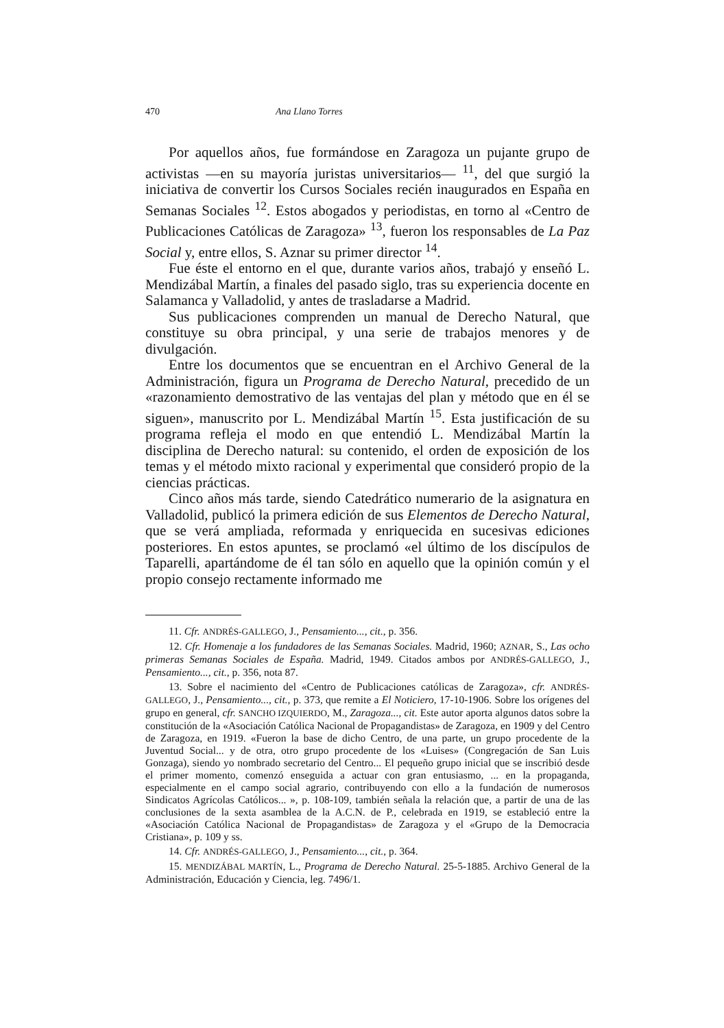470 Ana Llano Torres
Por aquellos años, fue formándose en Zaragoza un pujante grupo de activistas —en su mayoría juristas universitarios— <sup>11</sup>, del que surgió la iniciativa de convertir los Cursos Sociales recién inaugurados en España en Semanas Sociales <sup>12</sup>. Estos abogados y periodistas, en torno al «Centro de Publicaciones Católicas de Zaragoza» <sup>13</sup>, fueron los responsables de La Paz Social y, entre ellos, S. Aznar su primer director <sup>14</sup>.
Fue éste el entorno en el que, durante varios años, trabajó y enseñó L. Mendizábal Martín, a finales del pasado siglo, tras su experiencia docente en Salamanca y Valladolid, y antes de trasladarse a Madrid.
Sus publicaciones comprenden un manual de Derecho Natural, que constituye su obra principal, y una serie de trabajos menores y de divulgación.
Entre los documentos que se encuentran en el Archivo General de la Administración, figura un Programa de Derecho Natural, precedido de un «razonamiento demostrativo de las ventajas del plan y método que en él se siguen», manuscrito por L. Mendizábal Martín <sup>15</sup>. Esta justificación de su programa refleja el modo en que entendió L. Mendizábal Martín la disciplina de Derecho natural: su contenido, el orden de exposición de los temas y el método mixto racional y experimental que consideró propio de la ciencias prácticas.
Cinco años más tarde, siendo Catedrático numerario de la asignatura en Valladolid, publicó la primera edición de sus Elementos de Derecho Natural, que se verá ampliada, reformada y enriquecida en sucesivas ediciones posteriores. En estos apuntes, se proclamó «el último de los discípulos de Taparelli, apartándome de él tan sólo en aquello que la opinión común y el propio consejo rectamente informado me
11. Cfr. ANDRÉS-GALLEGO, J., Pensamiento..., cit., p. 356.
12. Cfr. Homenaje a los fundadores de las Semanas Sociales. Madrid, 1960; AZNAR, S., Las ocho primeras Semanas Sociales de España. Madrid, 1949. Citados ambos por ANDRÉS-GALLEGO, J., Pensamiento..., cit., p. 356, nota 87.
13. Sobre el nacimiento del «Centro de Publicaciones católicas de Zaragoza», cfr. ANDRÉS-GALLEGO, J., Pensamiento..., cit., p. 373, que remite a El Noticiero, 17-10-1906. Sobre los orígenes del grupo en general, cfr. SANCHO IZQUIERDO, M., Zaragoza..., cit. Este autor aporta algunos datos sobre la constitución de la «Asociación Católica Nacional de Propagandistas» de Zaragoza, en 1909 y del Centro de Zaragoza, en 1919. «Fueron la base de dicho Centro, de una parte, un grupo procedente de la Juventud Social... y de otra, otro grupo procedente de los «Luises» (Congregación de San Luis Gonzaga), siendo yo nombrado secretario del Centro... El pequeño grupo inicial que se inscribió desde el primer momento, comenzó enseguida a actuar con gran entusiasmo, ... en la propaganda, especialmente en el campo social agrario, contribuyendo con ello a la fundación de numerosos Sindicatos Agrícolas Católicos... », p. 108-109, también señala la relación que, a partir de una de las conclusiones de la sexta asamblea de la A.C.N. de P., celebrada en 1919, se estableció entre la «Asociación Católica Nacional de Propagandistas» de Zaragoza y el «Grupo de la Democracia Cristiana», p. 109 y ss.
14. Cfr. ANDRÉS-GALLEGO, J., Pensamiento..., cit., p. 364.
15. MENDIZÁBAL MARTÍN, L., Programa de Derecho Natural. 25-5-1885. Archivo General de la Administración, Educación y Ciencia, leg. 7496/1.